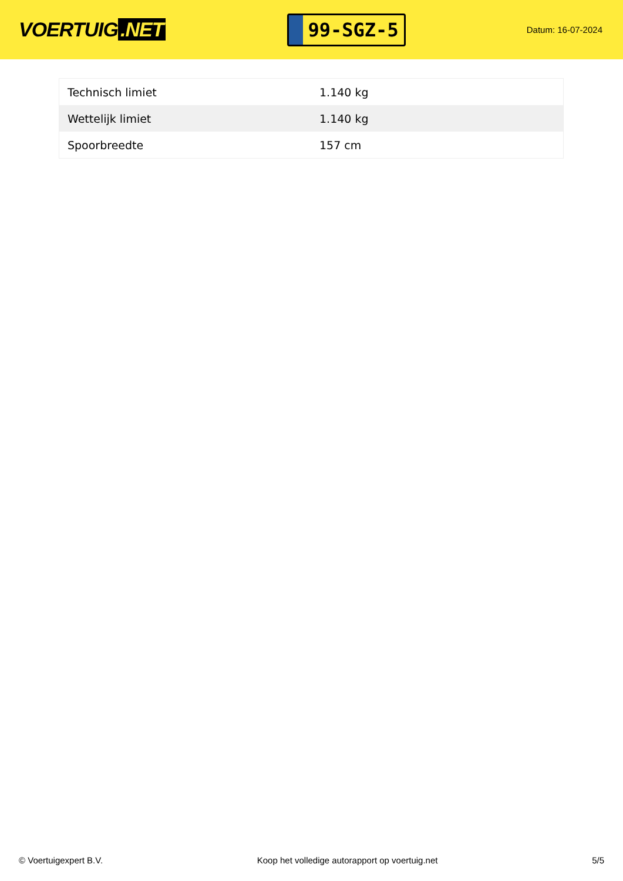VOERTUIG.NET
99-SGZ-5
Datum: 16-07-2024
| Technisch limiet | 1.140 kg |
| Wettelijk limiet | 1.140 kg |
| Spoorbreedte | 157 cm |
© Voertuigexpert B.V. Koop het volledige autorapport op voertuig.net 5/5